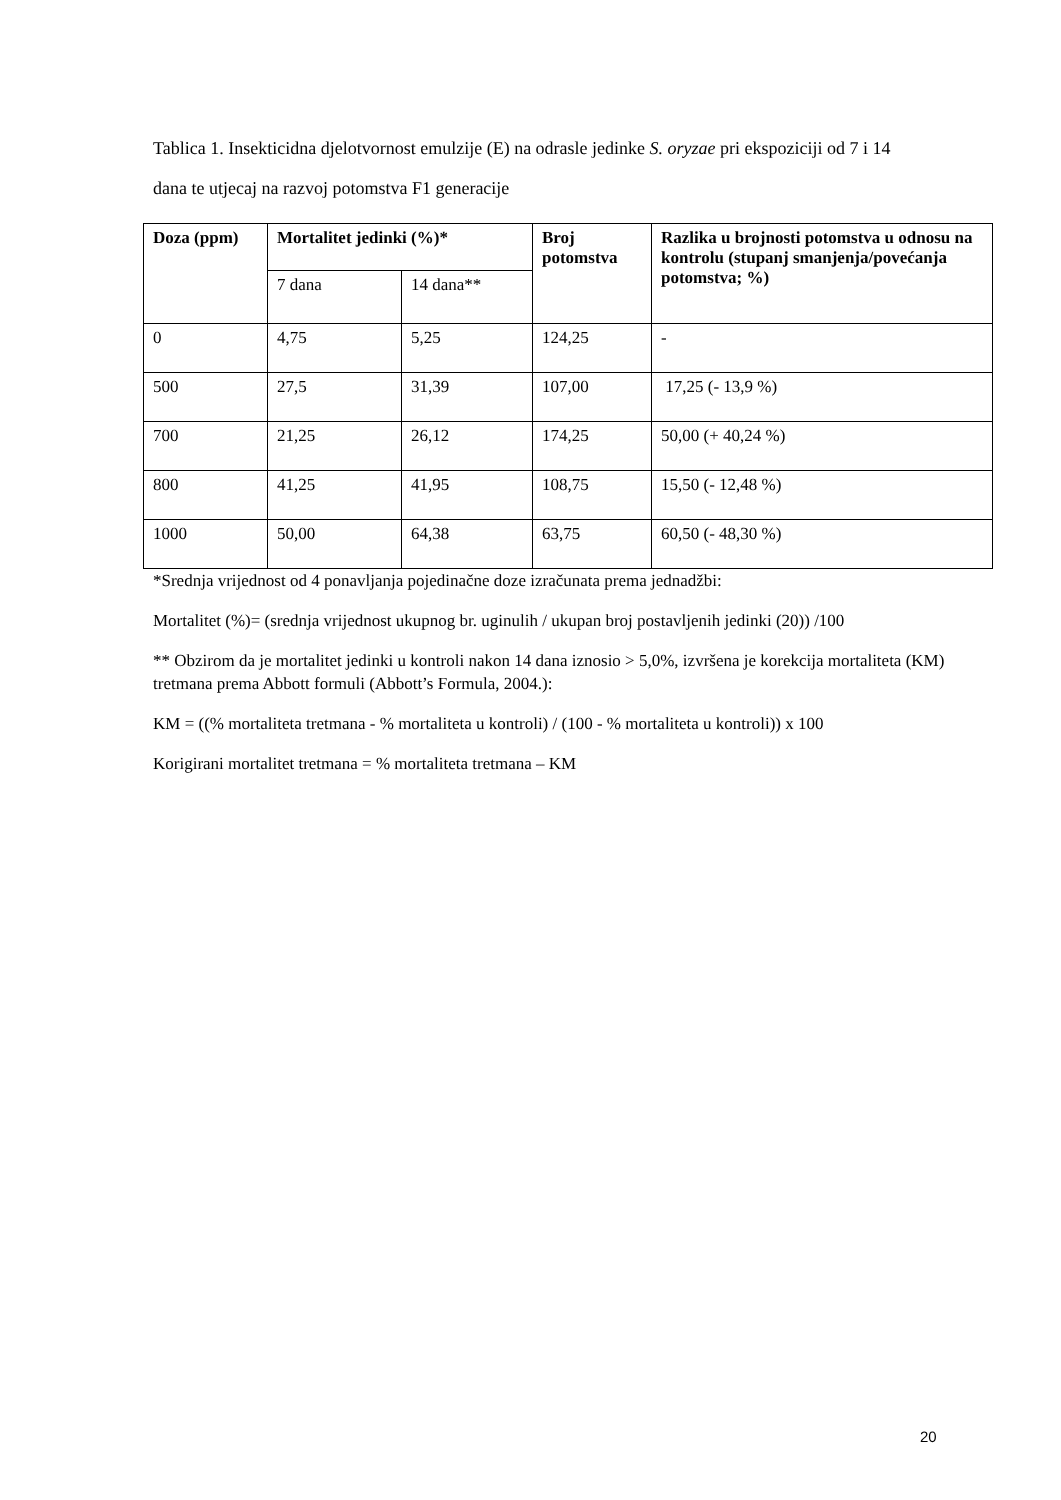Tablica 1. Insekticidna djelotvornost emulzije (E) na odrasle jedinke S. oryzae pri ekspoziciji od 7 i 14 dana te utjecaj na razvoj potomstva F1 generacije
| Doza (ppm) | Mortalitet jedinki (%)* | | Broj potomstva | Razlika u brojnosti potomstva u odnosu na kontrolu (stupanj smanjenja/povećanja potomstva; %) |
| --- | --- | --- | --- | --- |
| | 7 dana | 14 dana** | | |
| 0 | 4,75 | 5,25 | 124,25 | - |
| 500 | 27,5 | 31,39 | 107,00 | 17,25 (- 13,9 %) |
| 700 | 21,25 | 26,12 | 174,25 | 50,00 (+ 40,24 %) |
| 800 | 41,25 | 41,95 | 108,75 | 15,50 (- 12,48 %) |
| 1000 | 50,00 | 64,38 | 63,75 | 60,50 (- 48,30 %) |
*Srednja vrijednost od 4 ponavljanja pojedinačne doze izračunata prema jednadžbi:
Mortalitet (%)= (srednja vrijednost ukupnog br. uginulih / ukupan broj postavljenih jedinki (20)) /100
** Obzirom da je mortalitet jedinki u kontroli nakon 14 dana iznosio > 5,0%, izvršena je korekcija mortaliteta (KM) tretmana prema Abbott formuli (Abbott’s Formula, 2004.):
KM = ((% mortaliteta tretmana - % mortaliteta u kontroli) / (100 - % mortaliteta u kontroli)) x 100
Korigirani mortalitet tretmana = % mortaliteta tretmana – KM
20